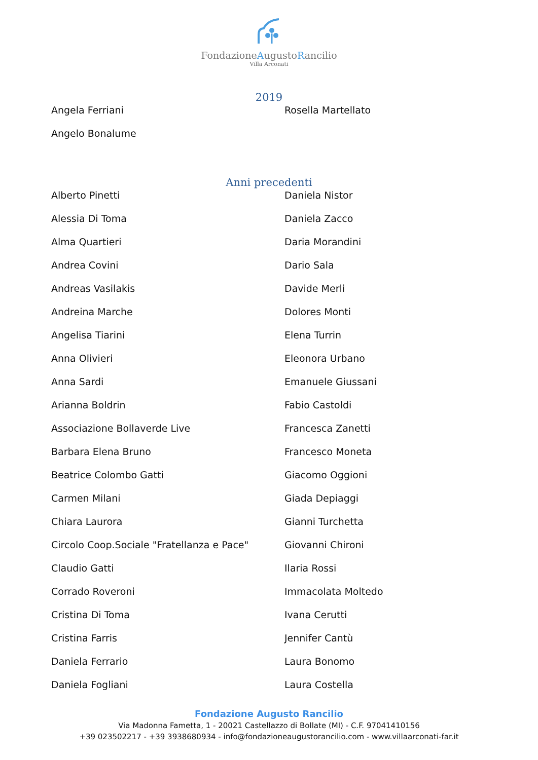FondazioneAugustoRancilio
Villa Arconati
2019
Angela Ferriani
Rosella Martellato
Angelo Bonalume
Anni precedenti
Alberto Pinetti
Daniela Nistor
Alessia Di Toma
Daniela Zacco
Alma Quartieri
Daria Morandini
Andrea Covini
Dario Sala
Andreas Vasilakis
Davide Merli
Andreina Marche
Dolores Monti
Angelisa Tiarini
Elena Turrin
Anna Olivieri
Eleonora Urbano
Anna Sardi
Emanuele Giussani
Arianna Boldrin
Fabio Castoldi
Associazione Bollaverde Live
Francesca Zanetti
Barbara Elena Bruno
Francesco Moneta
Beatrice Colombo Gatti
Giacomo Oggioni
Carmen Milani
Giada Depiaggi
Chiara Laurora
Gianni Turchetta
Circolo Coop.Sociale "Fratellanza e Pace"
Giovanni Chironi
Claudio Gatti
Ilaria Rossi
Corrado Roveroni
Immacolata Moltedo
Cristina Di Toma
Ivana Cerutti
Cristina Farris
Jennifer Cantù
Daniela Ferrario
Laura Bonomo
Daniela Fogliani
Laura Costella
Fondazione Augusto Rancilio
Via Madonna Fametta, 1 - 20021 Castellazzo di Bollate (MI) - C.F. 97041410156
+39 023502217 - +39 3938680934 - info@fondazioneaugustorancilio.com - www.villaarconati-far.it